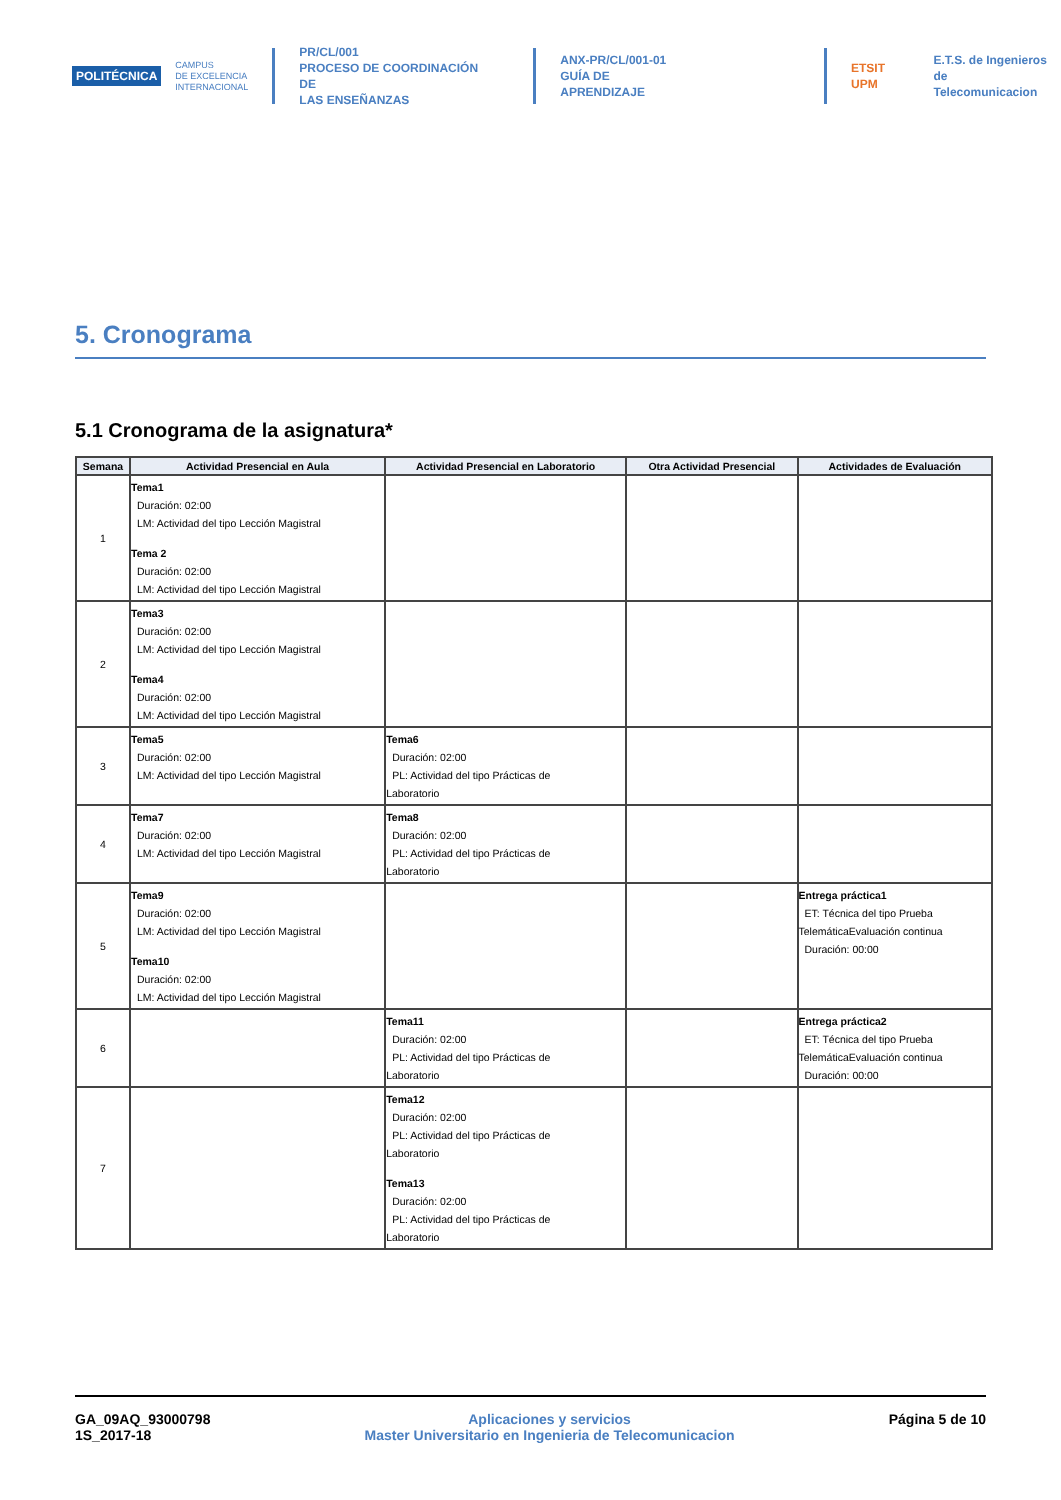POLITÉCNICA
CAMPUS
DE EXCELENCIA
INTERNACIONAL
PR/CL/001
PROCESO DE COORDINACIÓN DE
LAS ENSEÑANZAS
ANX-PR/CL/001-01
GUÍA DE APRENDIZAJE
ETSIT UPM
E.T.S. de Ingenieros de
Telecomunicacion
5. Cronograma
5.1 Cronograma de la asignatura*
| Semana | Actividad Presencial en Aula | Actividad Presencial en Laboratorio | Otra Actividad Presencial | Actividades de Evaluación |
| --- | --- | --- | --- | --- |
| 1 | Tema1 Duración: 02:00 LM: Actividad del tipo Lección Magistral Tema 2 Duración: 02:00 LM: Actividad del tipo Lección Magistral | | | |
| 2 | Tema3 Duración: 02:00 LM: Actividad del tipo Lección Magistral Tema4 Duración: 02:00 LM: Actividad del tipo Lección Magistral | | | |
| 3 | Tema5 Duración: 02:00 LM: Actividad del tipo Lección Magistral | Tema6 Duración: 02:00 PL: Actividad del tipo Prácticas de Laboratorio | | |
| 4 | Tema7 Duración: 02:00 LM: Actividad del tipo Lección Magistral | Tema8 Duración: 02:00 PL: Actividad del tipo Prácticas de Laboratorio | | |
| 5 | Tema9 Duración: 02:00 LM: Actividad del tipo Lección Magistral Tema10 Duración: 02:00 LM: Actividad del tipo Lección Magistral | | | Entrega práctica1 ET: Técnica del tipo Prueba TelemáticaEvaluación continua Duración: 00:00 |
| 6 | | Tema11 Duración: 02:00 PL: Actividad del tipo Prácticas de Laboratorio | | Entrega práctica2 ET: Técnica del tipo Prueba TelemáticaEvaluación continua Duración: 00:00 |
| 7 | | Tema12 Duración: 02:00 PL: Actividad del tipo Prácticas de Laboratorio Tema13 Duración: 02:00 PL: Actividad del tipo Prácticas de Laboratorio | | |
GA_09AQ_93000798
1S_2017-18
Aplicaciones y servicios
Master Universitario en Ingenieria de Telecomunicacion
Página 5 de 10